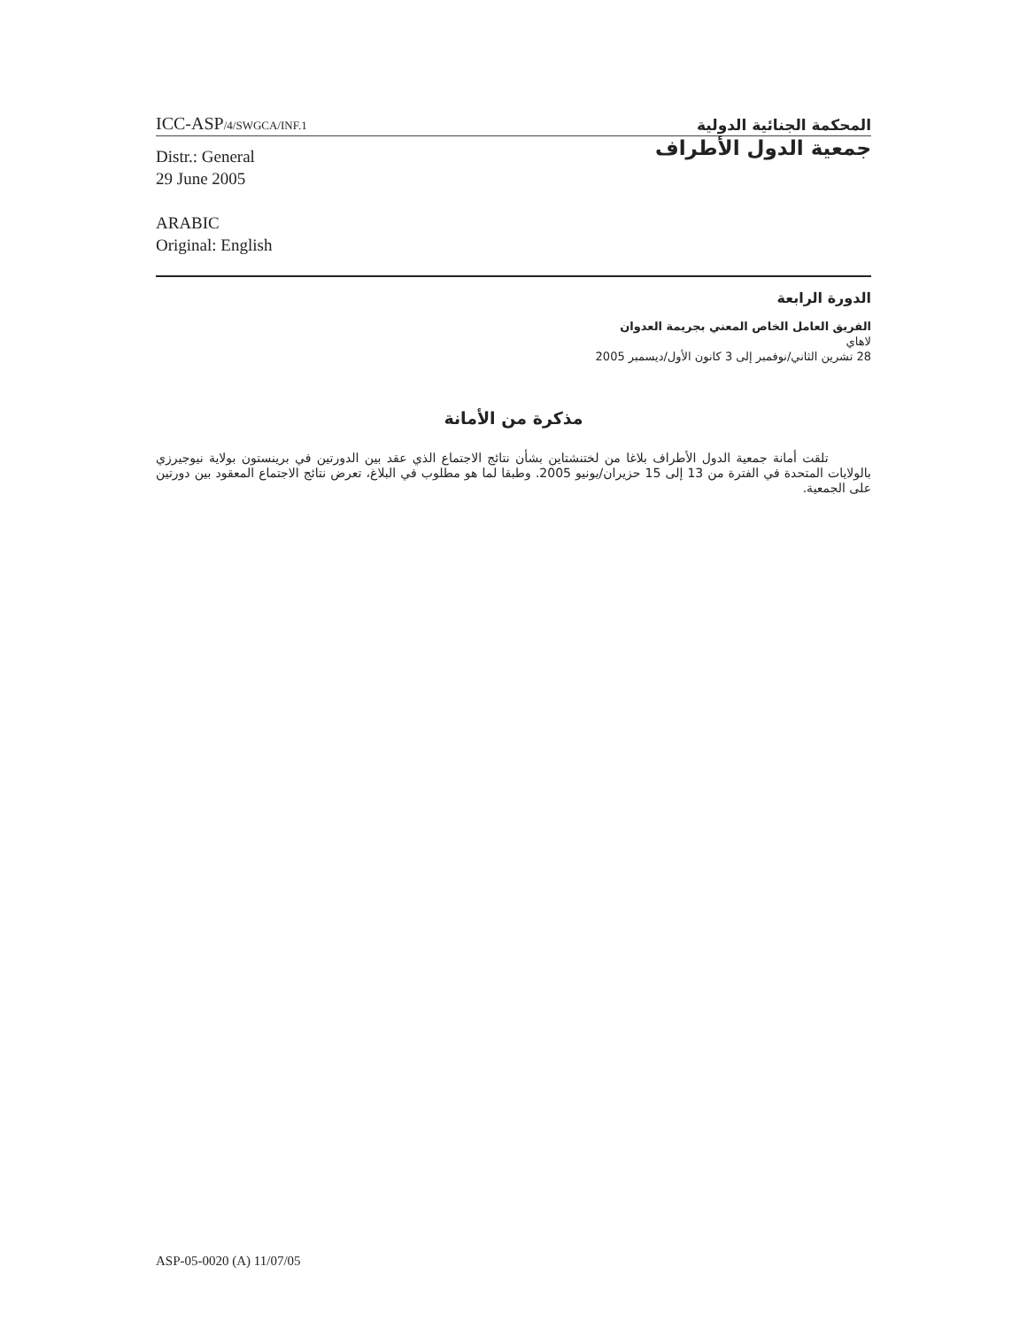ICC-ASP/4/SWGCA/INF.1
المحكمة الجنائية الدولية
Distr.: General
29 June 2005
ARABIC
Original: English
جمعية الدول الأطراف
الدورة الرابعة
الفريق العامل الخاص المعني بجريمة العدوان
لاهاي
28 تشرين الثاني/نوفمبر إلى 3 كانون الأول/ديسمبر 2005
مذكرة من الأمانة
تلقت أمانة جمعية الدول الأطراف بلاغا من لختنشتاين بشأن نتائج الاجتماع الذي عقد بين الدورتين في برينستون بولاية نيوجيرزي بالولايات المتحدة في الفترة من 13 إلى 15 حزيران/يونيو 2005. وطبقا لما هو مطلوب في البلاغ، تعرض نتائج الاجتماع المعقود بين دورتين على الجمعية.
ASP-05-0020 (A) 11/07/05